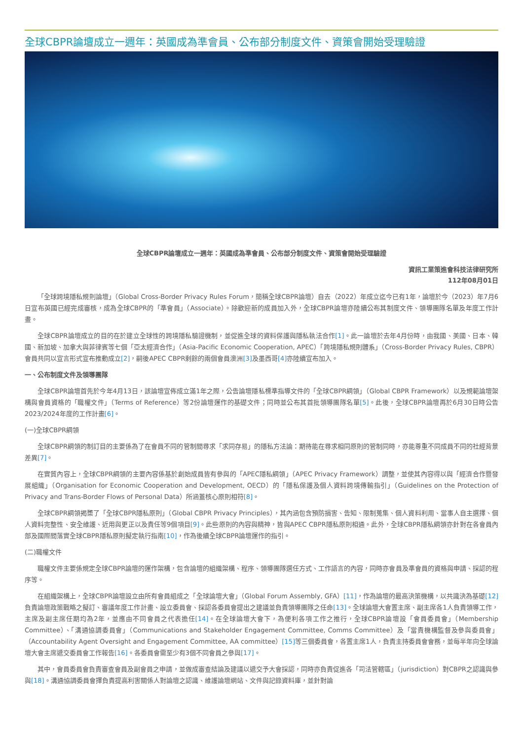全球CBPR論壇成立一週年：英國成為準會員、公布部分制度文件、資策會開始受理驗證
全球CBPR論壇成立一週年：英國成為準會員、公布部分制度文件、資策會開始受理驗證
資訊工業策進會科技法律研究所
112年08月01日
「全球跨境隱私規則論壇」（Global Cross-Border Privacy Rules Forum，簡稱全球CBPR論壇）自去（2022）年成立迄今已有1年，論壇於今（2023）年7月6日宣布英國已經完成審核，成為全球CBPR的「準會員」（Associate）。除歡迎新的成員加入外，全球CBPR論壇亦陸續公布其制度文件、領導團隊名單及年度工作計畫。
全球CBPR論壇成立的目的在於建立全球性的跨境隱私驗證機制，並促進全球的資料保護與隱私執法合作[1]。此一論壇於去年4月份時，由我國、美國、日本、韓國、新加坡、加拿大與菲律賓等七個「亞太經濟合作」（Asia-Pacific Economic Cooperation, APEC）「跨境隱私規則體系」（Cross-Border Privacy Rules, CBPR）會員共同以宣言形式宣布推動成立[2]，嗣後APEC CBPR剩餘的兩個會員澳洲[3] 及墨西哥[4] 亦陸續宣布加入。
一、公布制度文件及領導團隊
全球CBPR論壇首先於今年4月13日，該論壇宣佈成立滿1年之際，公告論壇隱私標準指導文件的「全球CBPR綱領」（Global CBPR Framework）以及規範論壇架構與會員資格的「職權文件」（Terms of Reference）等2份論壇運作的基礎文件；同時並公布其首批領導團隊名單[5]。此後，全球CBPR論壇再於6月30日時公告2023/2024年度的工作計畫[6]。
(一)全球CBPR綱領
全球CBPR綱領的制訂目的主要係為了在會員不同的管制間尋求「求同存易」的隱私方法論：期待能在尋求相同原則的管制同時，亦能尊重不同成員不同的社經背景差異[7]。
在實質內容上，全球CBPR綱領的主要內容係基於創始成員皆有參與的「APEC隱私綱領」（APEC Privacy Framework）調整，並使其內容得以與「經濟合作暨發展組織」（Organisation for Economic Cooperation and Development, OECD）的「隱私保護及個人資料跨境傳輸指引」（Guidelines on the Protection of Privacy and Trans-Border Flows of Personal Data）所涵蓋核心原則相符[8]。
全球CBPR綱領揭櫫了「全球CBPR隱私原則」（Global CBPR Privacy Principles），其內涵包含預防損害、告知、限制蒐集、個人資料利用、當事人自主選擇、個人資料完整性、安全維護、近用與更正以及責任等9個項目[9]。此些原則的內容與精神，皆與APEC CBPR隱私原則相通。此外，全球CBPR隱私綱領亦針對在各會員內部及國際間落實全球CBPR隱私原則擬定執行指南[10]，作為後續全球CBPR論壇運作的指引。
(二)職權文件
職權文件主要係規定全球CBPR論壇的運作架構，包含論壇的組織架構、程序、領導團隊選任方式、工作語言的內容，同時亦會員及準會員的資格與申請、採認的程序等。
在組織架構上，全球CBPR論壇設立由所有會員組成之「全球論壇大會」（Global Forum Assembly, GFA）[11]，作為論壇的最高決策機構，以共識決為基礎[12] 負責論壇政策戰略之擬訂、審議年度工作計畫、設立委員會、採認各委員會提出之建議並負責領導團隊之任命[13]。全球論壇大會置主席、副主席各1人負責領導工作，主席及副主席任期均為2年，並應由不同會員之代表擔任[14]。在全球論壇大會下，為便利各項工作之推行，全球CBPR論壇設「會員委員會」（Membership Committee）、「溝通協調委員會」（Communications and Stakeholder Engagement Committee, Comms Committee）及「當責機構監督及參與委員會」（Accountability Agent Oversight and Engagement Committee, AA committee）[15] 等三個委員會，各置主席1人，負責主持委員會會務，並每半年向全球論壇大會主席遞交委員會工作報告[16]。各委員會需至少有3個不同會員之參與[17]。
其中，會員委員會負責審查會員及副會員之申請，並做成審查結論及建議以遞交予大會採認，同時亦負責促進各「司法管轄區」（jurisdiction）對CBPR之認識與參與[18]。溝通協調委員會擇負責提高利害關係人對論壇之認識、維護論壇網站、文件與記錄資料庫，並針對論